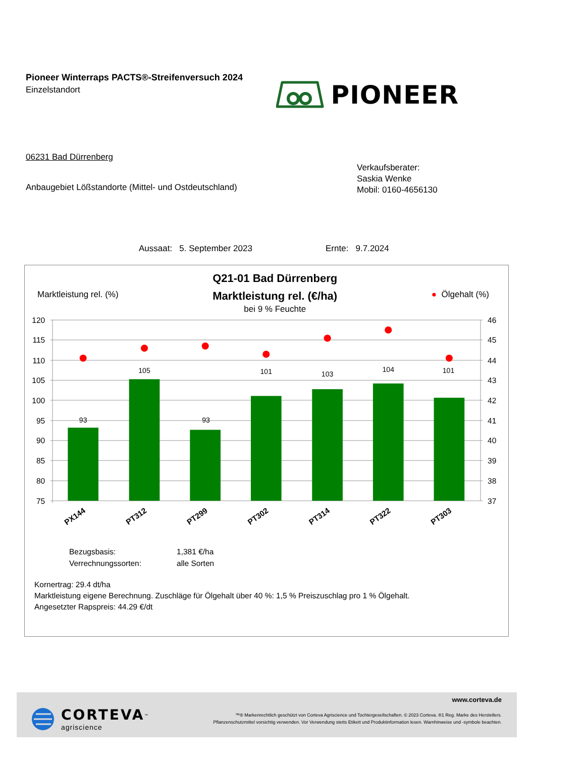Pioneer Winterraps PACTS®-Streifenversuch 2024
Einzelstandort
PIONEER
06231 Bad Dürrenberg
Anbaugebiet Lößstandorte (Mittel- und Ostdeutschland)
Verkaufsberater:
Saskia Wenke
Mobil: 0160-4656130
Aussaat: 5. September 2023 Ernte: 9.7.2024
Marktleistung rel. (%)
Q21-01 Bad Dürrenberg
Marktleistung rel. (€/ha)
bei 9 % Feuchte
● Ölgehalt (%)
93
105
93
101
103
104
101
120
115
110
105
100
95
90
85
80
75
46
45
44
43
42
41
40
39
38
37
PX144
PT312
PT299
PT302
PT314
PT322
PT303
| Bezugsbasis: | 1,381 €/ha |
| Verrechnungssorten: | alle Sorten |
Kornertrag: 29.4 dt/ha
Marktleistung eigene Berechnung. Zuschläge für Ölgehalt über 40 %: 1,5 % Preiszuschlag pro 1 % Ölgehalt.
Angesetzter Rapspreis: 44.29 €/dt
CORTEVA<sup>™</sup>
agriscience
www.corteva.de
™® Markenrechtlich geschützt von Corteva Agriscience und Tochtergesellschaften. © 2023 Corteva. ®1 Reg. Marke des Herstellers.
Pflanzenschutzmittel vorsichtig verwenden. Vor Verwendung stetts Etikett und Produktinformation lesen. Warnhinweise und -symbole beachten.